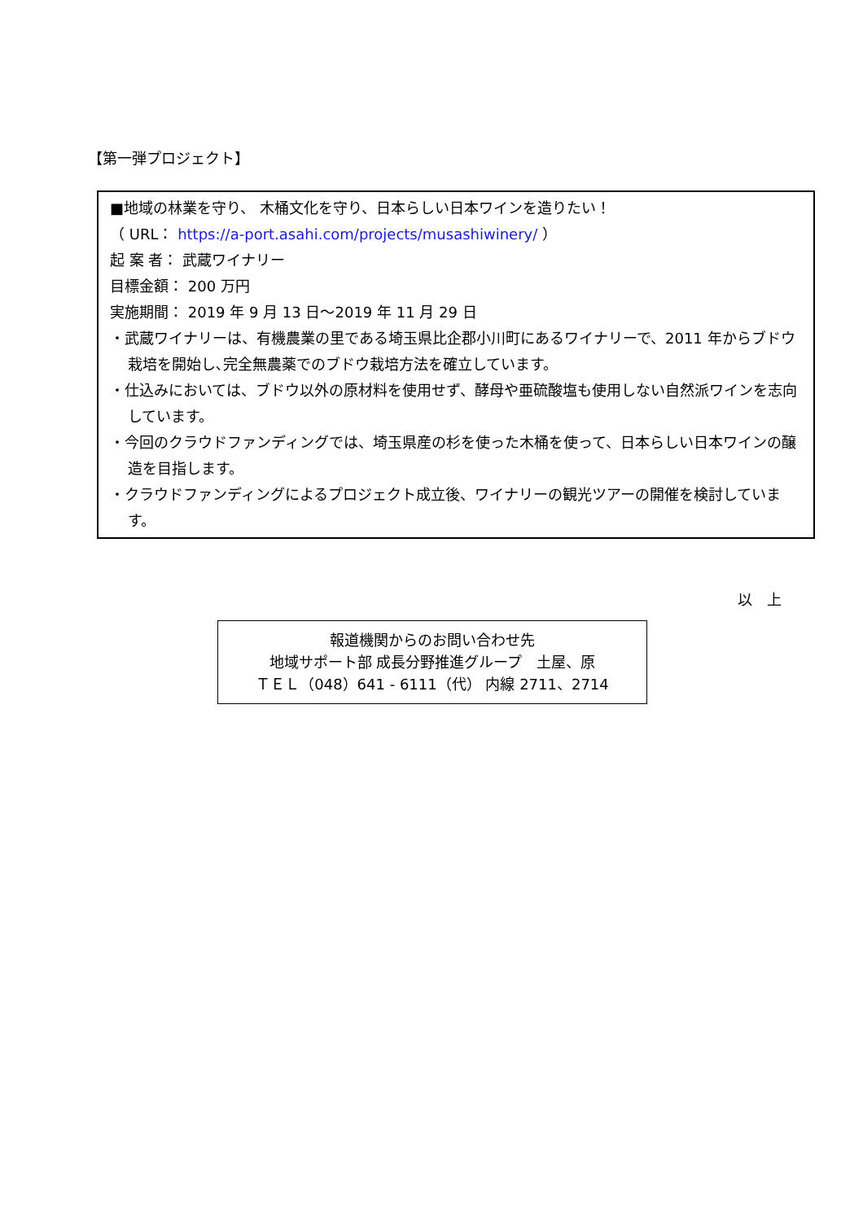【第一弾プロジェクト】
■地域の林業を守り、 木桶文化を守り、日本らしい日本ワインを造りたい！
（ URL： https://a-port.asahi.com/projects/musashiwinery/ ）
起 案 者： 武蔵ワイナリー
目標金額： 200 万円
実施期間： 2019 年 9 月 13 日～2019 年 11 月 29 日
・武蔵ワイナリーは、有機農業の里である埼玉県比企郡小川町にあるワイナリーで、2011 年からブドウ栽培を開始し､完全無農薬でのブドウ栽培方法を確立しています。
・仕込みにおいては、ブドウ以外の原材料を使用せず、酵母や亜硫酸塩も使用しない自然派ワインを志向しています。
・今回のクラウドファンディングでは、埼玉県産の杉を使った木桶を使って、日本らしい日本ワインの醸造を目指します。
・クラウドファンディングによるプロジェクト成立後、ワイナリーの観光ツアーの開催を検討しています。
以　上
報道機関からのお問い合わせ先
地域サポート部 成長分野推進グループ　土屋、原
ＴＥＬ（048）641 - 6111（代） 内線 2711、2714